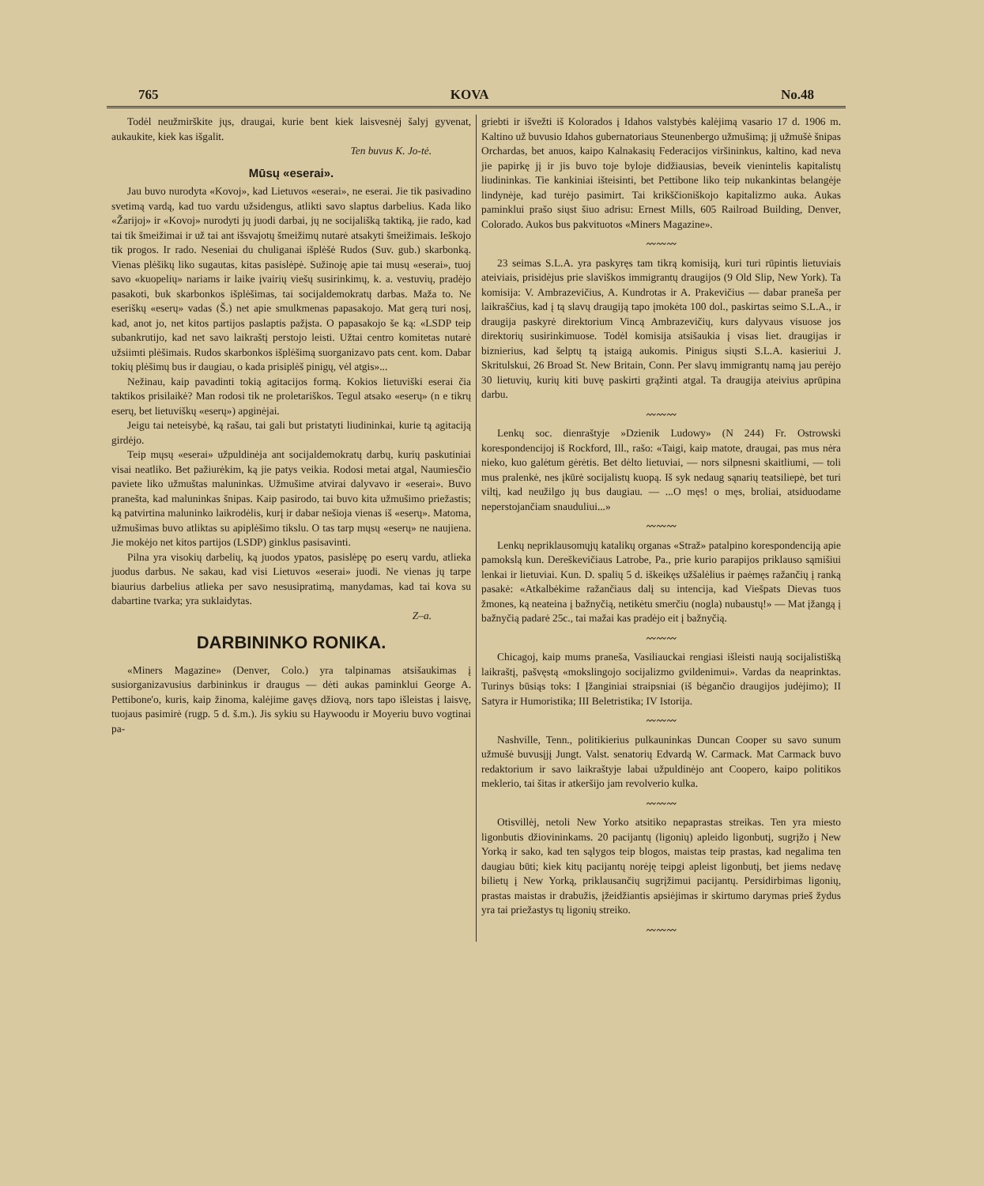765 KOVA No.48
Todėl neužmirškite jųs, draugai, kurie bent kiek laisvesnėj šalyj gyvenat, aukaukite, kiek kas išgalit.
Ten buvus K. Jo-tė.
Mūsų «eserai».
Jau buvo nurodyta «Kovoj», kad Lietuvos «eserai», ne eserai. Jie tik pasivadino svetimą vardą, kad tuo vardu užsidengus, atlikti savo slaptus darbelius. Kada liko «Žarijoj» ir «Kovoj» nurodyti jų juodi darbai, jų ne socijališką taktiką, jie rado, kad tai tik šmeižimai ir už tai ant išsvajotų šmeižimų nutarė atsakyti šmeižimais. Ieškojo tik progos. Ir rado. Neseniai du chuliganai išplėšė Rudos (Suv. gub.) skarbonką. Vienas plėšikų liko sugautas, kitas pasislėpė. Sužinoję apie tai musų «eserai», tuoj savo «kuopelių» nariams ir laike įvairių viešų susirinkimų, k. a. vestuvių, pradėjo pasakoti, buk skarbonkos išplėšimas, tai socijaldemokratų darbas. Maža to. Ne eseriškų «eserų» vadas (Š.) net apie smulkmenas papasakojo. Mat gerą turi nosį, kad, anot jo, net kitos partijos paslaptis pažįsta. O papasakojo še ką: «LSDP teip subankrutijo, kad net savo laikraštį perstojo leisti. Užtai centro komitetas nutarė užsiimti plėšimais. Rudos skarbonkos išplėšimą suorganizavo pats cent. kom. Dabar tokių plėšimų bus ir daugiau, o kada prisiplėš pinigų, vėl atgis»...
Nežinau, kaip pavadinti tokią agitacijos formą. Kokios lietuviški eserai čia taktikos prisilaikė? Man rodosi tik ne proletariškos. Tegul atsako «eserų» (n e tikrų eserų, bet lietuviškų «eserų») apginėjai.
Jeigu tai neteisybė, ką rašau, tai gali but pristatyti liudininkai, kurie tą agitaciją girdėjo.
Teip mųsų «eserai» užpuldinėja ant socijaldemokratų darbų, kurių paskutiniai visai neatliko. Bet pažiurėkim, ką jie patys veikia. Rodosi metai atgal, Naumiesčio paviete liko užmuštas maluninkas. Užmušime atvirai dalyvavo ir «eserai». Buvo pranešta, kad maluninkas šnipas. Kaip pasirodo, tai buvo kita užmušimo priežastis; ką patvirtina maluninko laikrodėlis, kurį ir dabar nešioja vienas iš «eserų». Matoma, užmušimas buvo atliktas su apiplėšimo tikslu. O tas tarp mųsų «eserų» ne naujiena. Jie mokėjo net kitos partijos (LSDP) ginklus pasisavinti.
Pilna yra visokių darbelių, ką juodos ypatos, pasislėpę po eserų vardu, atlieka juodus darbus. Ne sakau, kad visi Lietuvos «eserai» juodi. Ne vienas jų tarpe biaurius darbelius atlieka per savo nesusipratimą, manydamas, kad tai kova su dabartine tvarka; yra suklaidytas.
Z–a.
DARBININKO RONIKA.
«Miners Magazine» (Denver, Colo.) yra talpinamas atsišaukimas į susiorganizavusius darbininkus ir draugus — dėti aukas paminklui George A. Pettibone'o, kuris, kaip žinoma, kalėjime gavęs džiovą, nors tapo išleistas į laisvę, tuojaus pasimirė (rugp. 5 d. š.m.). Jis sykiu su Haywoodu ir Moyeriu buvo vogtinai pa-
griebti ir išvežti iš Kolorados į Idahos valstybės kalėjimą vasario 17 d. 1906 m. Kaltino už buvusio Idahos gubernatoriaus Steunenbergo užmušimą; jį užmušė šnipas Orchardas, bet anuos, kaipo Kalnakasių Federacijos viršininkus, kaltino, kad neva jie papirkę jį ir jis buvo toje byloje didžiausias, beveik vienintelis kapitalistų liudininkas. Tie kankiniai išteisinti, bet Pettibone liko teip nukankintas belangėje lindynėje, kad turėjo pasimirt. Tai krikščioniškojo kapitalizmo auka. Aukas paminklui prašo siųst šiuo adrisu: Ernest Mills, 605 Railroad Building, Denver, Colorado. Aukos bus pakvituotos «Miners Magazine».
〰〰〰
23 seimas S.L.A. yra paskyręs tam tikrą komisiją, kuri turi rūpintis lietuviais ateiviais, prisidėjus prie slaviškos immigrantų draugijos (9 Old Slip, New York). Ta komisija: V. Ambrazevičius, A. Kundrotas ir A. Prakevičius — dabar praneša per laikraščius, kad į tą slavų draugiją tapo įmokėta 100 dol., paskirtas seimo S.L.A., ir draugija paskyrė direktorium Vincą Ambrazevičių, kurs dalyvaus visuose jos direktorių susirinkimuose. Todėl komisija atsišaukia į visas liet. draugijas ir biznierius, kad šelptų tą įstaigą aukomis. Pinigus siųsti S.L.A. kasieriui J. Skritulskui, 26 Broad St. New Britain, Conn. Per slavų immigrantų namą jau perėjo 30 lietuvių, kurių kiti buvę paskirti grąžinti atgal. Ta draugija ateivius aprūpina darbu.
〰〰〰
Lenkų soc. dienraštyje »Dzienik Ludowy» (N 244) Fr. Ostrowski korespondencijoj iš Rockford, Ill., rašo: «Taigi, kaip matote, draugai, pas mus nėra nieko, kuo galėtum gėrėtis. Bet dėlto lietuviai, — nors silpnesni skaitliumi, — toli mus pralenkė, nes įkūrė socijalistų kuopą. Iš syk nedaug sąnarių teatsiliepė, bet turi viltį, kad neužilgo jų bus daugiau. — ...O męs! o męs, broliai, atsiduodame neperstojančiam snauduliui...»
〰〰〰
Lenkų nepriklausomųjų katalikų organas «Straž» patalpino korespondenciją apie pamokslą kun. Dereškevičiaus Latrobe, Pa., prie kurio parapijos priklauso sąmišiui lenkai ir lietuviai. Kun. D. spalių 5 d. iškeikęs užšalėlius ir paėmęs ražančių į ranką pasakė: «Atkalbėkime ražančiaus dalį su intencija, kad Viešpats Dievas tuos žmones, ką neateina į bažnyčią, netikėtu smerčiu (nogla) nubaustų!» — Mat įžangą į bažnyčią padarė 25c., tai mažai kas pradėjo eit į bažnyčią.
〰〰〰
Chicagoj, kaip mums praneša, Vasiliauckai rengiasi išleisti naują socijalistišką laikraštį, pašvęstą «mokslingojo socijalizmo gvildenimui». Vardas da neaprinktas. Turinys būsiąs toks: I Įžanginiai straipsniai (iš bėgančio draugijos judėjimo); II Satyra ir Humoristika; III Beletristika; IV Istorija.
〰〰〰
Nashville, Tenn., politikierius pulkauninkas Duncan Cooper su savo sunum užmušė buvusįjį Jungt. Valst. senatorių Edvardą W. Carmack. Mat Carmack buvo redaktorium ir savo laikraštyje labai užpuldinėjo ant Coopero, kaipo politikos meklerio, tai šitas ir atkeršijo jam revolverio kulka.
〰〰〰
Otisvillėj, netoli New Yorko atsitiko nepaprastas streikas. Ten yra miesto ligonbutis džiovininkams. 20 pacijantų (ligonių) apleido ligonbutį, sugrįžo į New Yorką ir sako, kad ten sąlygos teip blogos, maistas teip prastas, kad negalima ten daugiau būti; kiek kitų pacijantų norėję teipgi apleist ligonbutį, bet jiems nedavę bilietų į New Yorką, priklausančių sugrįžimui pacijantų. Persidirbimas ligonių, prastas maistas ir drabužis, įžeidžiantis apsiėjimas ir skirtumo darymas prieš žydus yra tai priežastys tų ligonių streiko.
〰〰〰